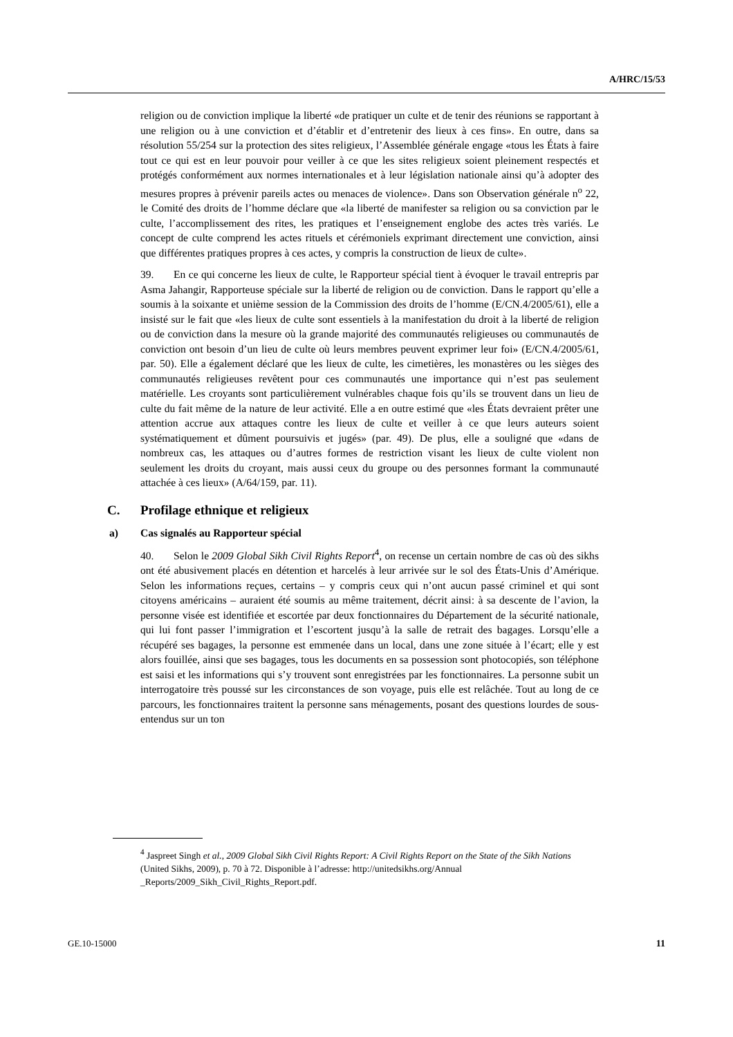A/HRC/15/53
religion ou de conviction implique la liberté «de pratiquer un culte et de tenir des réunions se rapportant à une religion ou à une conviction et d’établir et d’entretenir des lieux à ces fins». En outre, dans sa résolution 55/254 sur la protection des sites religieux, l’Assemblée générale engage «tous les États à faire tout ce qui est en leur pouvoir pour veiller à ce que les sites religieux soient pleinement respectés et protégés conformément aux normes internationales et à leur législation nationale ainsi qu’à adopter des mesures propres à prévenir pareils actes ou menaces de violence». Dans son Observation générale n<sup>o</sup> 22, le Comité des droits de l’homme déclare que «la liberté de manifester sa religion ou sa conviction par le culte, l’accomplissement des rites, les pratiques et l’enseignement englobe des actes très variés. Le concept de culte comprend les actes rituels et cérémoniels exprimant directement une conviction, ainsi que différentes pratiques propres à ces actes, y compris la construction de lieux de culte».
39. En ce qui concerne les lieux de culte, le Rapporteur spécial tient à évoquer le travail entrepris par Asma Jahangir, Rapporteuse spéciale sur la liberté de religion ou de conviction. Dans le rapport qu’elle a soumis à la soixante et unième session de la Commission des droits de l’homme (E/CN.4/2005/61), elle a insisté sur le fait que «les lieux de culte sont essentiels à la manifestation du droit à la liberté de religion ou de conviction dans la mesure où la grande majorité des communautés religieuses ou communautés de conviction ont besoin d’un lieu de culte où leurs membres peuvent exprimer leur foi» (E/CN.4/2005/61, par. 50). Elle a également déclaré que les lieux de culte, les cimetières, les monastères ou les sièges des communautés religieuses revêtent pour ces communautés une importance qui n’est pas seulement matérielle. Les croyants sont particulièrement vulnérables chaque fois qu’ils se trouvent dans un lieu de culte du fait même de la nature de leur activité. Elle a en outre estimé que «les États devraient prêter une attention accrue aux attaques contre les lieux de culte et veiller à ce que leurs auteurs soient systématiquement et dûment poursuivis et jugés» (par. 49). De plus, elle a souligné que «dans de nombreux cas, les attaques ou d’autres formes de restriction visant les lieux de culte violent non seulement les droits du croyant, mais aussi ceux du groupe ou des personnes formant la communauté attachée à ces lieux» (A/64/159, par. 11).
C. Profilage ethnique et religieux
a) Cas signalés au Rapporteur spécial
40. Selon le 2009 Global Sikh Civil Rights Report<sup>4</sup>, on recense un certain nombre de cas où des sikhs ont été abusivement placés en détention et harcelés à leur arrivée sur le sol des États-Unis d’Amérique. Selon les informations reçues, certains – y compris ceux qui n’ont aucun passé criminel et qui sont citoyens américains – auraient été soumis au même traitement, décrit ainsi: à sa descente de l’avion, la personne visée est identifiée et escortée par deux fonctionnaires du Département de la sécurité nationale, qui lui font passer l’immigration et l’escortent jusqu’à la salle de retrait des bagages. Lorsqu’elle a récupéré ses bagages, la personne est emmenée dans un local, dans une zone située à l’écart; elle y est alors fouillée, ainsi que ses bagages, tous les documents en sa possession sont photocopiés, son téléphone est saisi et les informations qui s’y trouvent sont enregistrées par les fonctionnaires. La personne subit un interrogatoire très poussé sur les circonstances de son voyage, puis elle est relâchée. Tout au long de ce parcours, les fonctionnaires traitent la personne sans ménagements, posant des questions lourdes de sous-entendus sur un ton
<sup>4</sup> Jaspreet Singh et al., 2009 Global Sikh Civil Rights Report: A Civil Rights Report on the State of the Sikh Nations (United Sikhs, 2009), p. 70 à 72. Disponible à l’adresse: http://unitedsikhs.org/Annual _Reports/2009_Sikh_Civil_Rights_Report.pdf.
GE.10-15000 11